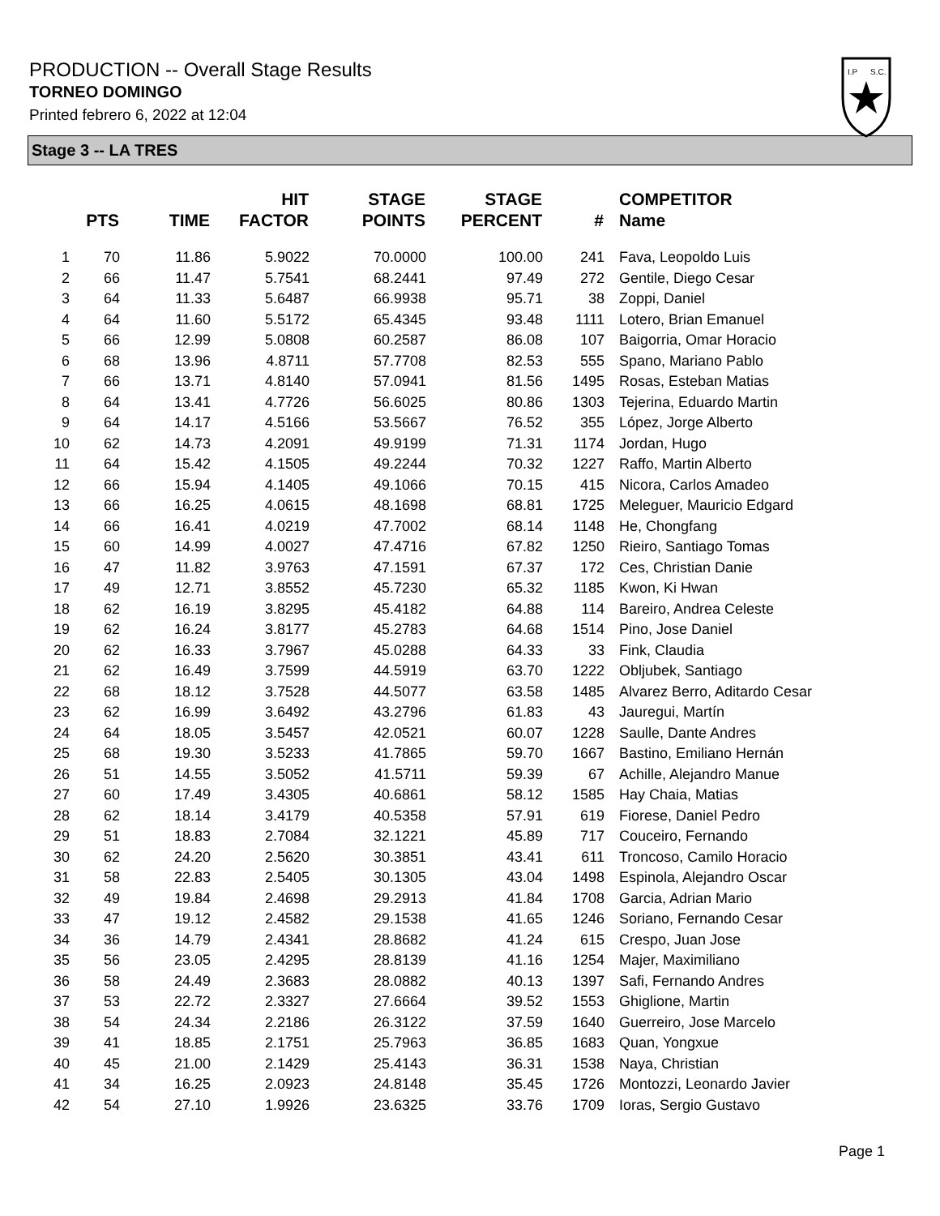PRODUCTION -- Overall Stage Results
TORNEO DOMINGO
Printed febrero 6, 2022 at 12:04
I.P
S.C.
Stage 3 -- LA TRES
| | PTS | TIME | HIT FACTOR | STAGE POINTS | STAGE PERCENT | # | COMPETITOR Name |
| --- | --- | --- | --- | --- | --- | --- | --- |
| 1 | 70 | 11.86 | 5.9022 | 70.0000 | 100.00 | 241 | Fava, Leopoldo Luis |
| 2 | 66 | 11.47 | 5.7541 | 68.2441 | 97.49 | 272 | Gentile, Diego Cesar |
| 3 | 64 | 11.33 | 5.6487 | 66.9938 | 95.71 | 38 | Zoppi, Daniel |
| 4 | 64 | 11.60 | 5.5172 | 65.4345 | 93.48 | 1111 | Lotero, Brian Emanuel |
| 5 | 66 | 12.99 | 5.0808 | 60.2587 | 86.08 | 107 | Baigorria, Omar Horacio |
| 6 | 68 | 13.96 | 4.8711 | 57.7708 | 82.53 | 555 | Spano, Mariano Pablo |
| 7 | 66 | 13.71 | 4.8140 | 57.0941 | 81.56 | 1495 | Rosas, Esteban Matias |
| 8 | 64 | 13.41 | 4.7726 | 56.6025 | 80.86 | 1303 | Tejerina, Eduardo Martin |
| 9 | 64 | 14.17 | 4.5166 | 53.5667 | 76.52 | 355 | López, Jorge Alberto |
| 10 | 62 | 14.73 | 4.2091 | 49.9199 | 71.31 | 1174 | Jordan, Hugo |
| 11 | 64 | 15.42 | 4.1505 | 49.2244 | 70.32 | 1227 | Raffo, Martin Alberto |
| 12 | 66 | 15.94 | 4.1405 | 49.1066 | 70.15 | 415 | Nicora, Carlos Amadeo |
| 13 | 66 | 16.25 | 4.0615 | 48.1698 | 68.81 | 1725 | Meleguer, Mauricio Edgard |
| 14 | 66 | 16.41 | 4.0219 | 47.7002 | 68.14 | 1148 | He, Chongfang |
| 15 | 60 | 14.99 | 4.0027 | 47.4716 | 67.82 | 1250 | Rieiro, Santiago Tomas |
| 16 | 47 | 11.82 | 3.9763 | 47.1591 | 67.37 | 172 | Ces, Christian Danie |
| 17 | 49 | 12.71 | 3.8552 | 45.7230 | 65.32 | 1185 | Kwon, Ki Hwan |
| 18 | 62 | 16.19 | 3.8295 | 45.4182 | 64.88 | 114 | Bareiro, Andrea Celeste |
| 19 | 62 | 16.24 | 3.8177 | 45.2783 | 64.68 | 1514 | Pino, Jose Daniel |
| 20 | 62 | 16.33 | 3.7967 | 45.0288 | 64.33 | 33 | Fink, Claudia |
| 21 | 62 | 16.49 | 3.7599 | 44.5919 | 63.70 | 1222 | Obljubek, Santiago |
| 22 | 68 | 18.12 | 3.7528 | 44.5077 | 63.58 | 1485 | Alvarez Berro, Aditardo Cesar |
| 23 | 62 | 16.99 | 3.6492 | 43.2796 | 61.83 | 43 | Jauregui, Martín |
| 24 | 64 | 18.05 | 3.5457 | 42.0521 | 60.07 | 1228 | Saulle, Dante Andres |
| 25 | 68 | 19.30 | 3.5233 | 41.7865 | 59.70 | 1667 | Bastino, Emiliano Hernán |
| 26 | 51 | 14.55 | 3.5052 | 41.5711 | 59.39 | 67 | Achille, Alejandro Manue |
| 27 | 60 | 17.49 | 3.4305 | 40.6861 | 58.12 | 1585 | Hay Chaia, Matias |
| 28 | 62 | 18.14 | 3.4179 | 40.5358 | 57.91 | 619 | Fiorese, Daniel Pedro |
| 29 | 51 | 18.83 | 2.7084 | 32.1221 | 45.89 | 717 | Couceiro, Fernando |
| 30 | 62 | 24.20 | 2.5620 | 30.3851 | 43.41 | 611 | Troncoso, Camilo Horacio |
| 31 | 58 | 22.83 | 2.5405 | 30.1305 | 43.04 | 1498 | Espinola, Alejandro Oscar |
| 32 | 49 | 19.84 | 2.4698 | 29.2913 | 41.84 | 1708 | Garcia, Adrian Mario |
| 33 | 47 | 19.12 | 2.4582 | 29.1538 | 41.65 | 1246 | Soriano, Fernando Cesar |
| 34 | 36 | 14.79 | 2.4341 | 28.8682 | 41.24 | 615 | Crespo, Juan Jose |
| 35 | 56 | 23.05 | 2.4295 | 28.8139 | 41.16 | 1254 | Majer, Maximiliano |
| 36 | 58 | 24.49 | 2.3683 | 28.0882 | 40.13 | 1397 | Safi, Fernando Andres |
| 37 | 53 | 22.72 | 2.3327 | 27.6664 | 39.52 | 1553 | Ghiglione, Martin |
| 38 | 54 | 24.34 | 2.2186 | 26.3122 | 37.59 | 1640 | Guerreiro, Jose Marcelo |
| 39 | 41 | 18.85 | 2.1751 | 25.7963 | 36.85 | 1683 | Quan, Yongxue |
| 40 | 45 | 21.00 | 2.1429 | 25.4143 | 36.31 | 1538 | Naya, Christian |
| 41 | 34 | 16.25 | 2.0923 | 24.8148 | 35.45 | 1726 | Montozzi, Leonardo Javier |
| 42 | 54 | 27.10 | 1.9926 | 23.6325 | 33.76 | 1709 | Ioras, Sergio Gustavo |
Page 1